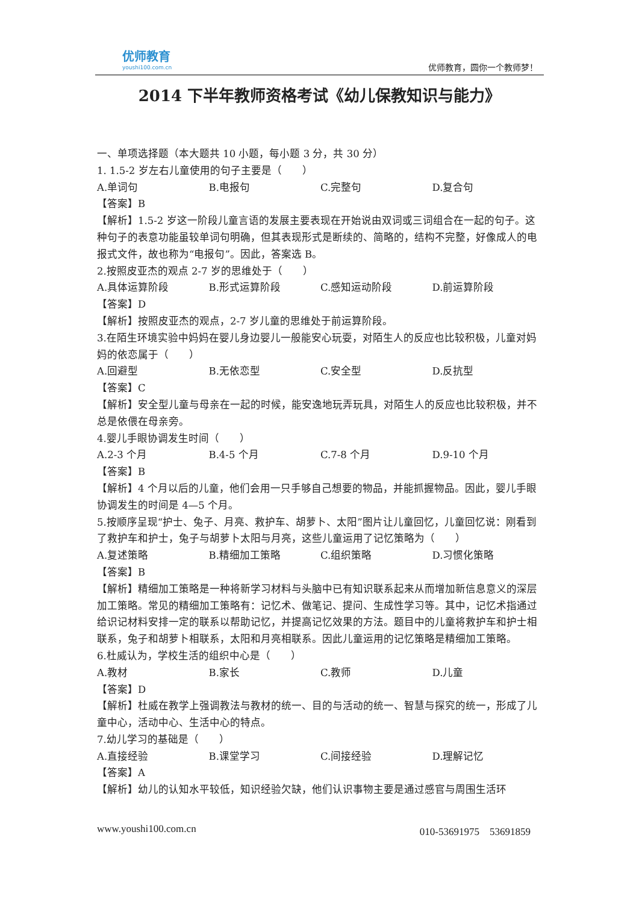优师教育
youshi100.com.cn
优师教育，圆你一个教师梦！
2014 下半年教师资格考试《幼儿保教知识与能力》
一、单项选择题（本大题共 10 小题，每小题 3 分，共 30 分）
1. 1.5-2 岁左右儿童使用的句子主要是（　　）
A.单词句 B.电报句 C.完整句 D.复合句
【答案】B
【解析】1.5-2 岁这一阶段儿童言语的发展主要表现在开始说由双词或三词组合在一起的句子。这种句子的表意功能虽较单词句明确，但其表现形式是断续的、简略的，结构不完整，好像成人的电报式文件，故也称为“电报句”。因此，答案选 B。
2.按照皮亚杰的观点 2-7 岁的思维处于（　　）
A.具体运算阶段 B.形式运算阶段 C.感知运动阶段 D.前运算阶段
【答案】D
【解析】按照皮亚杰的观点，2-7 岁儿童的思维处于前运算阶段。
3.在陌生环境实验中妈妈在婴儿身边婴儿一般能安心玩耍，对陌生人的反应也比较积极，儿童对妈妈的依恋属于（　　）
A.回避型 B.无依恋型 C.安全型 D.反抗型
【答案】C
【解析】安全型儿童与母亲在一起的时候，能安逸地玩弄玩具，对陌生人的反应也比较积极，并不总是依偎在母亲旁。
4.婴儿手眼协调发生时间（　　）
A.2-3 个月 B.4-5 个月 C.7-8 个月 D.9-10 个月
【答案】B
【解析】4 个月以后的儿童，他们会用一只手够自己想要的物品，并能抓握物品。因此，婴儿手眼协调发生的时间是 4—5 个月。
5.按顺序呈现“护士、兔子、月亮、救护车、胡萝卜、太阳”图片让儿童回忆，儿童回忆说：刚看到了救护车和护士，兔子与胡萝卜太阳与月亮，这些儿童运用了记忆策略为（　　）
A.复述策略 B.精细加工策略 C.组织策略 D.习惯化策略
【答案】B
【解析】精细加工策略是一种将新学习材料与头脑中已有知识联系起来从而增加新信息意义的深层加工策略。常见的精细加工策略有：记忆术、做笔记、提问、生成性学习等。其中，记忆术指通过给识记材料安排一定的联系以帮助记忆，并提高记忆效果的方法。题目中的儿童将救护车和护士相联系，兔子和胡萝卜相联系，太阳和月亮相联系。因此儿童运用的记忆策略是精细加工策略。
6.杜威认为，学校生活的组织中心是（　　）
A.教材 B.家长 C.教师 D.儿童
【答案】D
【解析】杜威在教学上强调教法与教材的统一、目的与活动的统一、智慧与探究的统一，形成了儿童中心，活动中心、生活中心的特点。
7.幼儿学习的基础是（　　）
A.直接经验 B.课堂学习 C.间接经验 D.理解记忆
【答案】A
【解析】幼儿的认知水平较低，知识经验欠缺，他们认识事物主要是通过感官与周围生活环
www.youshi100.com.cn 010-53691975　53691859